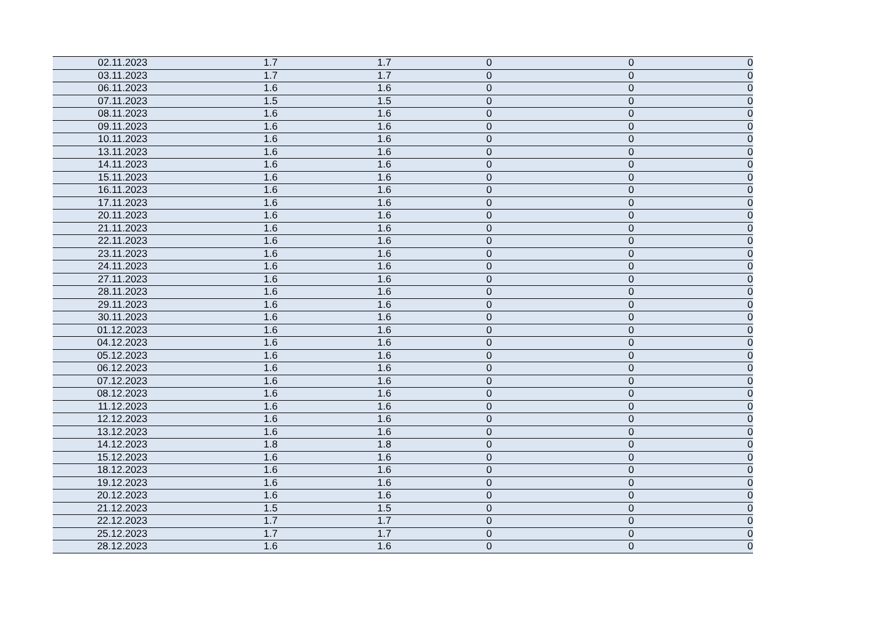| 02.11.2023 | 1.7 | 1.7 | 0 | 0 | 0 |
| 03.11.2023 | 1.7 | 1.7 | 0 | 0 | 0 |
| 06.11.2023 | 1.6 | 1.6 | 0 | 0 | 0 |
| 07.11.2023 | 1.5 | 1.5 | 0 | 0 | 0 |
| 08.11.2023 | 1.6 | 1.6 | 0 | 0 | 0 |
| 09.11.2023 | 1.6 | 1.6 | 0 | 0 | 0 |
| 10.11.2023 | 1.6 | 1.6 | 0 | 0 | 0 |
| 13.11.2023 | 1.6 | 1.6 | 0 | 0 | 0 |
| 14.11.2023 | 1.6 | 1.6 | 0 | 0 | 0 |
| 15.11.2023 | 1.6 | 1.6 | 0 | 0 | 0 |
| 16.11.2023 | 1.6 | 1.6 | 0 | 0 | 0 |
| 17.11.2023 | 1.6 | 1.6 | 0 | 0 | 0 |
| 20.11.2023 | 1.6 | 1.6 | 0 | 0 | 0 |
| 21.11.2023 | 1.6 | 1.6 | 0 | 0 | 0 |
| 22.11.2023 | 1.6 | 1.6 | 0 | 0 | 0 |
| 23.11.2023 | 1.6 | 1.6 | 0 | 0 | 0 |
| 24.11.2023 | 1.6 | 1.6 | 0 | 0 | 0 |
| 27.11.2023 | 1.6 | 1.6 | 0 | 0 | 0 |
| 28.11.2023 | 1.6 | 1.6 | 0 | 0 | 0 |
| 29.11.2023 | 1.6 | 1.6 | 0 | 0 | 0 |
| 30.11.2023 | 1.6 | 1.6 | 0 | 0 | 0 |
| 01.12.2023 | 1.6 | 1.6 | 0 | 0 | 0 |
| 04.12.2023 | 1.6 | 1.6 | 0 | 0 | 0 |
| 05.12.2023 | 1.6 | 1.6 | 0 | 0 | 0 |
| 06.12.2023 | 1.6 | 1.6 | 0 | 0 | 0 |
| 07.12.2023 | 1.6 | 1.6 | 0 | 0 | 0 |
| 08.12.2023 | 1.6 | 1.6 | 0 | 0 | 0 |
| 11.12.2023 | 1.6 | 1.6 | 0 | 0 | 0 |
| 12.12.2023 | 1.6 | 1.6 | 0 | 0 | 0 |
| 13.12.2023 | 1.6 | 1.6 | 0 | 0 | 0 |
| 14.12.2023 | 1.8 | 1.8 | 0 | 0 | 0 |
| 15.12.2023 | 1.6 | 1.6 | 0 | 0 | 0 |
| 18.12.2023 | 1.6 | 1.6 | 0 | 0 | 0 |
| 19.12.2023 | 1.6 | 1.6 | 0 | 0 | 0 |
| 20.12.2023 | 1.6 | 1.6 | 0 | 0 | 0 |
| 21.12.2023 | 1.5 | 1.5 | 0 | 0 | 0 |
| 22.12.2023 | 1.7 | 1.7 | 0 | 0 | 0 |
| 25.12.2023 | 1.7 | 1.7 | 0 | 0 | 0 |
| 28.12.2023 | 1.6 | 1.6 | 0 | 0 | 0 |